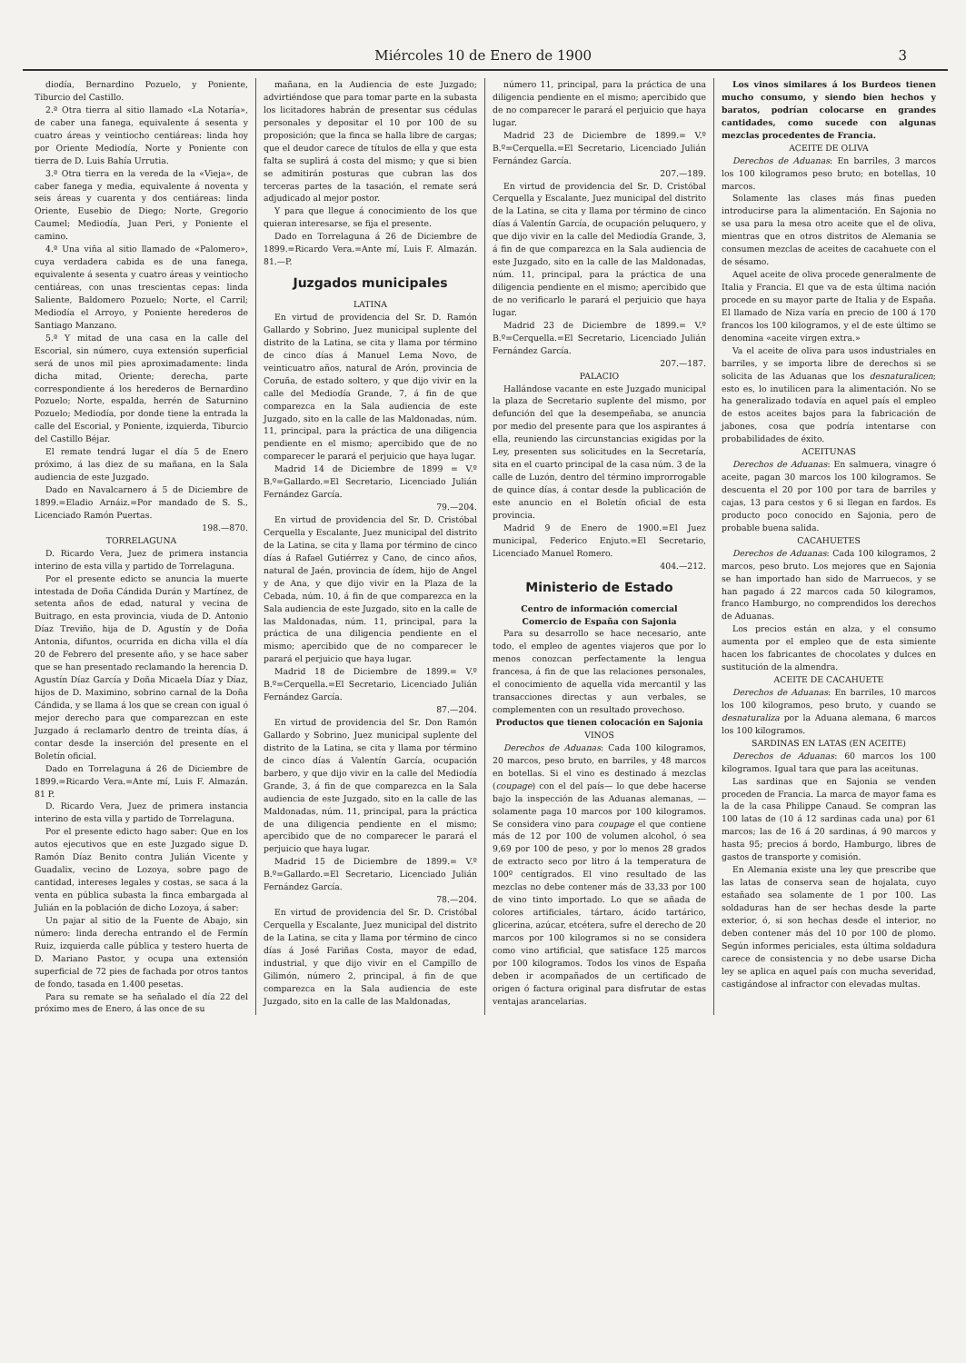Miércoles 10 de Enero de 1900 3
diodía, Bernardino Pozuelo, y Poniente, Tiburcio del Castillo.
2.ª Otra tierra al sitio llamado «La Notaría», de caber una fanega, equivalente á sesenta y cuatro áreas y veintiocho centiáreas: linda hoy por Oriente Mediodía, Norte y Poniente con tierra de D. Luis Bahía Urrutia.
3.ª Otra tierra en la vereda de la «Vieja», de caber fanega y media, equivalente á noventa y seis áreas y cuarenta y dos centiáreas: linda Oriente, Eusebio de Diego; Norte, Gregorio Caumel; Mediodía, Juan Peri, y Poniente el camino.
4.ª Una viña al sitio llamado de «Palomero», cuya verdadera cabida es de una fanega, equivalente á sesenta y cuatro áreas y veintiocho centiáreas, con unas trescientas cepas: linda Saliente, Baldomero Pozuelo; Norte, el Carril; Mediodía el Arroyo, y Poniente herederos de Santiago Manzano.
5.ª Y mitad de una casa en la calle del Escorial, sin número, cuya extensión superficial será de unos mil pies aproximadamente: linda dicha mitad, Oriente; derecha, parte correspondiente á los herederos de Bernardino Pozuelo; Norte, espalda, herrén de Saturnino Pozuelo; Mediodía, por donde tiene la entrada la calle del Escorial, y Poniente, izquierda, Tiburcio del Castillo Béjar.
El remate tendrá lugar el día 5 de Enero próximo, á las diez de su mañana, en la Sala audiencia de este Juzgado.
Dado en Navalcarnero á 5 de Diciembre de 1899.=Eladio Arnáiz.=Por mandado de S. S., Licenciado Ramón Puertas.
198.—870.
TORRELAGUNA
D. Ricardo Vera, Juez de primera instancia interino de esta villa y partido de Torrelaguna.
Por el presente edicto se anuncia la muerte intestada de Doña Cándida Durán y Martínez, de setenta años de edad, natural y vecina de Buitrago, en esta provincia, viuda de D. Antonio Díaz Treviño, hija de D. Agustín y de Doña Antonia, difuntos, ocurrida en dicha villa el día 20 de Febrero del presente año, y se hace saber que se han presentado reclamando la herencia D. Agustín Díaz García y Doña Micaela Díaz y Díaz, hijos de D. Maximino, sobrino carnal de la Doña Cándida, y se llama á los que se crean con igual ó mejor derecho para que comparezcan en este Juzgado á reclamarlo dentro de treinta días, á contar desde la inserción del presente en el Boletín oficial.
Dado en Torrelaguna á 26 de Diciembre de 1899.=Ricardo Vera.=Ante mí, Luis F. Almazán. 81 P.
D. Ricardo Vera, Juez de primera instancia interino de esta villa y partido de Torrelaguna.
Por el presente edicto hago saber: Que en los autos ejecutivos que en este Juzgado sigue D. Ramón Díaz Benito contra Julián Vicente y Guadalix, vecino de Lozoya, sobre pago de cantidad, intereses legales y costas, se saca á la venta en pública subasta la finca embargada al Julián en la población de dicho Lozoya, á saber:
Un pajar al sitio de la Fuente de Abajo, sin número: linda derecha entrando el de Fermín Ruiz, izquierda calle pública y testero huerta de D. Mariano Pastor, y ocupa una extensión superficial de 72 pies de fachada por otros tantos de fondo, tasada en 1.400 pesetas.
Para su remate se ha señalado el día 22 del próximo mes de Enero, á las once de su
mañana, en la Audiencia de este Juzgado; advirtiéndose que para tomar parte en la subasta los licitadores habrán de presentar sus cédulas personales y depositar el 10 por 100 de su proposición; que la finca se halla libre de cargas; que el deudor carece de títulos de ella y que esta falta se suplirá á costa del mismo; y que si bien se admitirán posturas que cubran las dos terceras partes de la tasación, el remate será adjudicado al mejor postor.
Y para que llegue á conocimiento de los que quieran interesarse, se fija el presente.
Dado en Torrelaguna á 26 de Diciembre de 1899.=Ricardo Vera.=Ante mí, Luis F. Almazán. 81.—P.
Juzgados municipales
LATINA
En virtud de providencia del Sr. D. Ramón Gallardo y Sobrino, Juez municipal suplente del distrito de la Latina, se cita y llama por término de cinco días á Manuel Lema Novo, de veinticuatro años, natural de Arón, provincia de Coruña, de estado soltero, y que dijo vivir en la calle del Mediodía Grande, 7, á fin de que comparezca en la Sala audiencia de este Juzgado, sito en la calle de las Maldonadas, núm. 11, principal, para la práctica de una diligencia pendiente en el mismo; apercibido que de no comparecer le parará el perjuicio que haya lugar.
Madrid 14 de Diciembre de 1899 = V.º B.º=Gallardo.=El Secretario, Licenciado Julián Fernández García.
79.—204.
En virtud de providencia del Sr. D. Cristóbal Cerquella y Escalante, Juez municipal del distrito de la Latina, se cita y llama por término de cinco días á Rafael Gutiérrez y Cano, de cinco años, natural de Jaén, provincia de ídem, hijo de Angel y de Ana, y que dijo vivir en la Plaza de la Cebada, núm. 10, á fin de que comparezca en la Sala audiencia de este Juzgado, sito en la calle de las Maldonadas, núm. 11, principal, para la práctica de una diligencia pendiente en el mismo; apercibido que de no comparecer le parará el perjuicio que haya lugar.
Madrid 18 de Diciembre de 1899.= V.º B.º=Cerquella.=El Secretario, Licenciado Julián Fernández García.
87.—204.
En virtud de providencia del Sr. Don Ramón Gallardo y Sobrino, Juez municipal suplente del distrito de la Latina, se cita y llama por término de cinco días á Valentín García, ocupación barbero, y que dijo vivir en la calle del Mediodía Grande, 3, á fin de que comparezca en la Sala audiencia de este Juzgado, sito en la calle de las Maldonadas, núm. 11, principal, para la práctica de una diligencia pendiente en el mismo; apercibido que de no comparecer le parará el perjuicio que haya lugar.
Madrid 15 de Diciembre de 1899.= V.º B.º=Gallardo.=El Secretario, Licenciado Julián Fernández García.
78.—204.
En virtud de providencia del Sr. D. Cristóbal Cerquella y Escalante, Juez municipal del distrito de la Latina, se cita y llama por término de cinco días á José Fariñas Costa, mayor de edad, industrial, y que dijo vivir en el Campillo de Gilimón, número 2, principal, á fin de que comparezca en la Sala audiencia de este Juzgado, sito en la calle de las Maldonadas,
número 11, principal, para la práctica de una diligencia pendiente en el mismo; apercibido que de no comparecer le parará el perjuicio que haya lugar.
Madrid 23 de Diciembre de 1899.= V.º B.º=Cerquella.=El Secretario, Licenciado Julián Fernández García.
207.—189.
En virtud de providencia del Sr. D. Cristóbal Cerquella y Escalante, Juez municipal del distrito de la Latina, se cita y llama por término de cinco días á Valentín García, de ocupación peluquero, y que dijo vivir en la calle del Mediodía Grande, 3, á fin de que comparezca en la Sala audiencia de este Juzgado, sito en la calle de las Maldonadas, núm. 11, principal, para la práctica de una diligencia pendiente en el mismo; apercibido que de no verificarlo le parará el perjuicio que haya lugar.
Madrid 23 de Diciembre de 1899.= V.º B.º=Cerquella.=El Secretario, Licenciado Julián Fernández García.
207.—187.
PALACIO
Hallándose vacante en este Juzgado municipal la plaza de Secretario suplente del mismo, por defunción del que la desempeñaba, se anuncia por medio del presente para que los aspirantes á ella, reuniendo las circunstancias exigidas por la Ley, presenten sus solicitudes en la Secretaría, sita en el cuarto principal de la casa núm. 3 de la calle de Luzón, dentro del término improrrogable de quince días, á contar desde la publicación de este anuncio en el Boletín oficial de esta provincia.
Madrid 9 de Enero de 1900.=El Juez municipal, Federico Enjuto.=El Secretario, Licenciado Manuel Romero.
404.—212.
Ministerio de Estado
Centro de información comercial
Comercio de España con Sajonia
Para su desarrollo se hace necesario, ante todo, el empleo de agentes viajeros que por lo menos conozcan perfectamente la lengua francesa, á fin de que las relaciones personales, el conocimiento de aquella vida mercantil y las transacciones directas y aun verbales, se complementen con un resultado provechoso.
Productos que tienen colocación en Sajonia
VINOS
Derechos de Aduanas: Cada 100 kilogramos, 20 marcos, peso bruto, en barriles, y 48 marcos en botellas. Si el vino es destinado á mezclas (coupage) con el del país— lo que debe hacerse bajo la inspección de las Aduanas alemanas, —solamente paga 10 marcos por 100 kilogramos. Se considera vino para coupage el que contiene más de 12 por 100 de volumen alcohol, ó sea 9,69 por 100 de peso, y por lo menos 28 grados de extracto seco por litro á la temperatura de 100º centígrados. El vino resultado de las mezclas no debe contener más de 33,33 por 100 de vino tinto importado. Lo que se añada de colores artificiales, tártaro, ácido tartárico, glicerina, azúcar, etcétera, sufre el derecho de 20 marcos por 100 kilogramos si no se considera como vino artificial, que satisface 125 marcos por 100 kilogramos. Todos los vinos de España deben ir acompañados de un certificado de origen ó factura original para disfrutar de estas ventajas arancelarias.
Los vinos similares á los Burdeos tienen mucho consumo, y siendo bien hechos y baratos, podrían colocarse en grandes cantidades, como sucede con algunas mezclas procedentes de Francia.
ACEITE DE OLIVA
Derechos de Aduanas: En barriles, 3 marcos los 100 kilogramos peso bruto; en botellas, 10 marcos.
Solamente las clases más finas pueden introducirse para la alimentación. En Sajonia no se usa para la mesa otro aceite que el de oliva, mientras que en otros distritos de Alemania se consumen mezclas de aceites de cacahuete con el de sésamo.
Aquel aceite de oliva procede generalmente de Italia y Francia. El que va de esta última nación procede en su mayor parte de Italia y de España. El llamado de Niza varía en precio de 100 á 170 francos los 100 kilogramos, y el de este último se denomina «aceite virgen extra.»
Va el aceite de oliva para usos industriales en barriles, y se importa libre de derechos si se solicita de las Aduanas que los desnaturalicen; esto es, lo inutilicen para la alimentación. No se ha generalizado todavía en aquel país el empleo de estos aceites bajos para la fabricación de jabones, cosa que podría intentarse con probabilidades de éxito.
ACEITUNAS
Derechos de Aduanas: En salmuera, vinagre ó aceite, pagan 30 marcos los 100 kilogramos. Se descuenta el 20 por 100 por tara de barriles y cajas, 13 para cestos y 6 si llegan en fardos. Es producto poco conocido en Sajonia, pero de probable buena salida.
CACAHUETES
Derechos de Aduanas: Cada 100 kilogramos, 2 marcos, peso bruto. Los mejores que en Sajonia se han importado han sido de Marruecos, y se han pagado á 22 marcos cada 50 kilogramos, franco Hamburgo, no comprendidos los derechos de Aduanas.
Los precios están en alza, y el consumo aumenta por el empleo que de esta simiente hacen los fabricantes de chocolates y dulces en sustitución de la almendra.
ACEITE DE CACAHUETE
Derechos de Aduanas: En barriles, 10 marcos los 100 kilogramos, peso bruto, y cuando se desnaturaliza por la Aduana alemana, 6 marcos los 100 kilogramos.
SARDINAS EN LATAS (EN ACEITE)
Derechos de Aduanas: 60 marcos los 100 kilogramos. Igual tara que para las aceitunas.
Las sardinas que en Sajonia se venden proceden de Francia. La marca de mayor fama es la de la casa Philippe Canaud. Se compran las 100 latas de (10 á 12 sardinas cada una) por 61 marcos; las de 16 á 20 sardinas, á 90 marcos y hasta 95; precios á bordo, Hamburgo, libres de gastos de transporte y comisión.
En Alemania existe una ley que prescribe que las latas de conserva sean de hojalata, cuyo estañado sea solamente de 1 por 100. Las soldaduras han de ser hechas desde la parte exterior, ó, si son hechas desde el interior, no deben contener más del 10 por 100 de plomo. Según informes periciales, esta última soldadura carece de consistencia y no debe usarse Dicha ley se aplica en aquel país con mucha severidad, castigándose al infractor con elevadas multas.